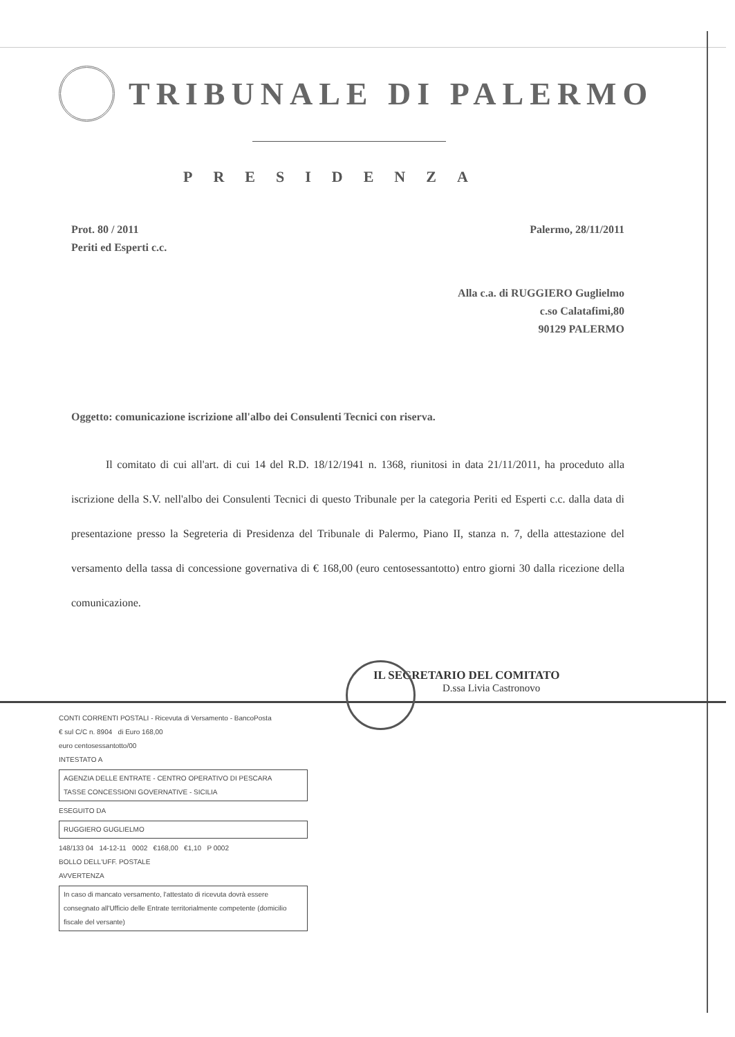TRIBUNALE DI PALERMO
PRESIDENZA
Prot. 80 / 2011
Periti ed Esperti c.c.
Palermo, 28/11/2011
Alla c.a. di RUGGIERO Guglielmo
c.so Calatafimi,80
90129 PALERMO
Oggetto: comunicazione iscrizione all'albo dei Consulenti Tecnici con riserva.
Il comitato di cui all'art. di cui 14 del R.D. 18/12/1941 n. 1368, riunitosi in data 21/11/2011, ha proceduto alla iscrizione della S.V. nell'albo dei Consulenti Tecnici di questo Tribunale per la categoria Periti ed Esperti c.c. dalla data di presentazione presso la Segreteria di Presidenza del Tribunale di Palermo, Piano II, stanza n. 7, della attestazione del versamento della tassa di concessione governativa di € 168,00 (euro centosessantotto) entro giorni 30 dalla ricezione della comunicazione.
IL SEGRETARIO DEL COMITATO
D.ssa Livia Castronovo
CONTI CORRENTI POSTALI - Ricevuta di Versamento - BancoPosta
€ sul C/C n. 8904 di Euro 168,00
euro centosessantotto/00
INTESTATO A
AGENZIA DELLE ENTRATE - CENTRO OPERATIVO DI PESCARA
TASSE CONCESSIONI GOVERNATIVE - SICILIA
ESEGUITO DA
RUGGIERO GUGLIELMO
148/133 04 14-12-11 0002 €168,00 €1,10 P 0002
BOLLO DELL'UFF. POSTALE
AVVERTENZA
In caso di mancato versamento, l'attestato di ricevuta dovrà essere consegnato all'Ufficio delle Entrate territorialmente competente (domicilio fiscale del versante)